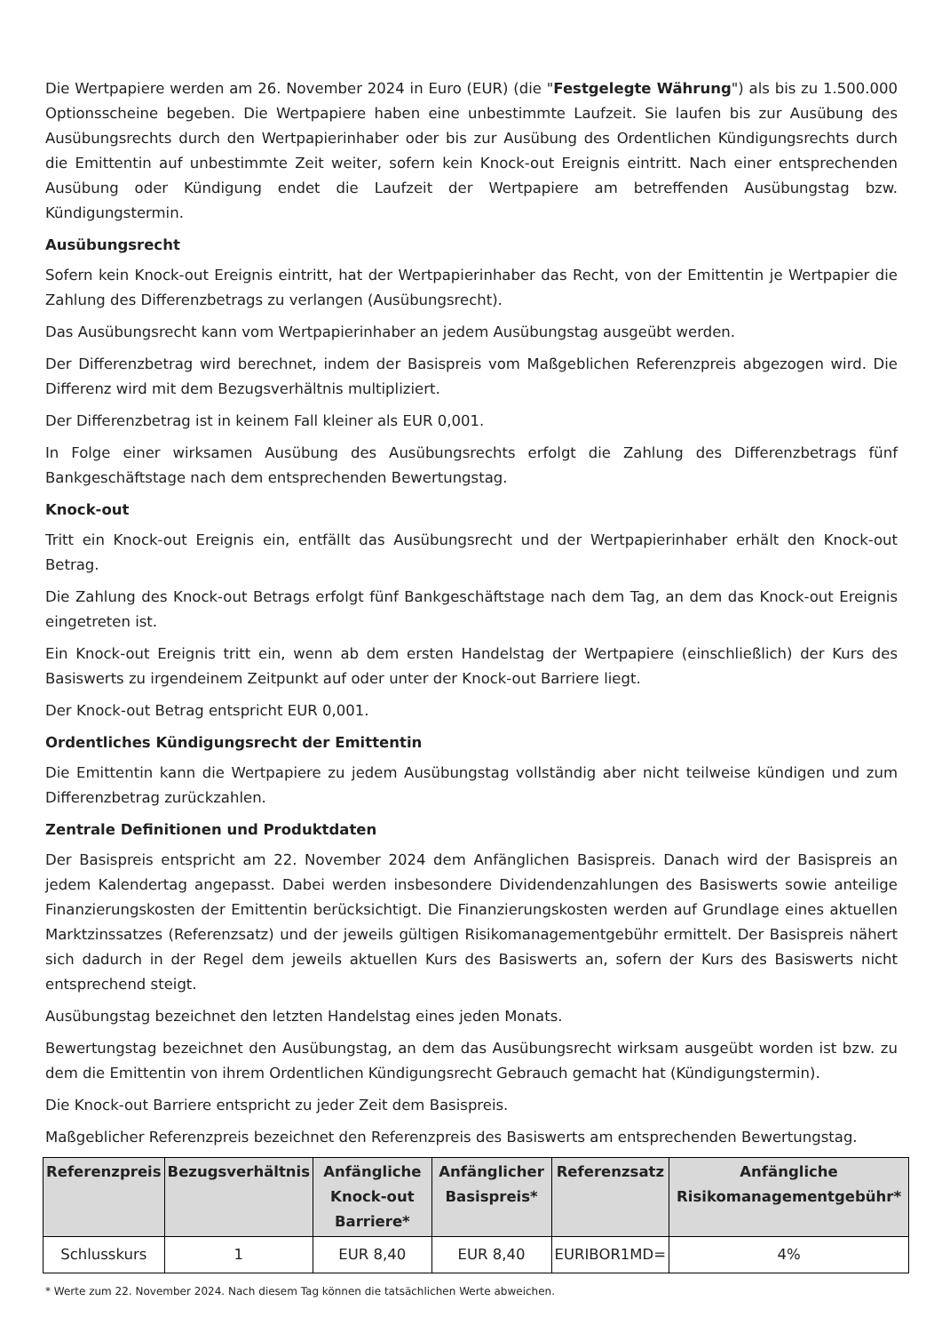Die Wertpapiere werden am 26. November 2024 in Euro (EUR) (die "Festgelegte Währung") als bis zu 1.500.000 Optionsscheine begeben. Die Wertpapiere haben eine unbestimmte Laufzeit. Sie laufen bis zur Ausübung des Ausübungsrechts durch den Wertpapierinhaber oder bis zur Ausübung des Ordentlichen Kündigungsrechts durch die Emittentin auf unbestimmte Zeit weiter, sofern kein Knock-out Ereignis eintritt. Nach einer entsprechenden Ausübung oder Kündigung endet die Laufzeit der Wertpapiere am betreffenden Ausübungstag bzw. Kündigungstermin.
Ausübungsrecht
Sofern kein Knock-out Ereignis eintritt, hat der Wertpapierinhaber das Recht, von der Emittentin je Wertpapier die Zahlung des Differenzbetrags zu verlangen (Ausübungsrecht).
Das Ausübungsrecht kann vom Wertpapierinhaber an jedem Ausübungstag ausgeübt werden.
Der Differenzbetrag wird berechnet, indem der Basispreis vom Maßgeblichen Referenzpreis abgezogen wird. Die Differenz wird mit dem Bezugsverhältnis multipliziert.
Der Differenzbetrag ist in keinem Fall kleiner als EUR 0,001.
In Folge einer wirksamen Ausübung des Ausübungsrechts erfolgt die Zahlung des Differenzbetrags fünf Bankgeschäftstage nach dem entsprechenden Bewertungstag.
Knock-out
Tritt ein Knock-out Ereignis ein, entfällt das Ausübungsrecht und der Wertpapierinhaber erhält den Knock-out Betrag.
Die Zahlung des Knock-out Betrags erfolgt fünf Bankgeschäftstage nach dem Tag, an dem das Knock-out Ereignis eingetreten ist.
Ein Knock-out Ereignis tritt ein, wenn ab dem ersten Handelstag der Wertpapiere (einschließlich) der Kurs des Basiswerts zu irgendeinem Zeitpunkt auf oder unter der Knock-out Barriere liegt.
Der Knock-out Betrag entspricht EUR 0,001.
Ordentliches Kündigungsrecht der Emittentin
Die Emittentin kann die Wertpapiere zu jedem Ausübungstag vollständig aber nicht teilweise kündigen und zum Differenzbetrag zurückzahlen.
Zentrale Definitionen und Produktdaten
Der Basispreis entspricht am 22. November 2024 dem Anfänglichen Basispreis. Danach wird der Basispreis an jedem Kalendertag angepasst. Dabei werden insbesondere Dividendenzahlungen des Basiswerts sowie anteilige Finanzierungskosten der Emittentin berücksichtigt. Die Finanzierungskosten werden auf Grundlage eines aktuellen Marktzinssatzes (Referenzsatz) und der jeweils gültigen Risikomanagementgebühr ermittelt. Der Basispreis nähert sich dadurch in der Regel dem jeweils aktuellen Kurs des Basiswerts an, sofern der Kurs des Basiswerts nicht entsprechend steigt.
Ausübungstag bezeichnet den letzten Handelstag eines jeden Monats.
Bewertungstag bezeichnet den Ausübungstag, an dem das Ausübungsrecht wirksam ausgeübt worden ist bzw. zu dem die Emittentin von ihrem Ordentlichen Kündigungsrecht Gebrauch gemacht hat (Kündigungstermin).
Die Knock-out Barriere entspricht zu jeder Zeit dem Basispreis.
Maßgeblicher Referenzpreis bezeichnet den Referenzpreis des Basiswerts am entsprechenden Bewertungstag.
| Referenzpreis | Bezugsverhältnis | Anfängliche Knock-out Barriere* | Anfänglicher Basispreis* | Referenzsatz | Anfängliche Risikomanagementgebühr* |
| --- | --- | --- | --- | --- | --- |
| Schlusskurs | 1 | EUR 8,40 | EUR 8,40 | EURIBOR1MD= | 4% |
* Werte zum 22. November 2024. Nach diesem Tag können die tatsächlichen Werte abweichen.